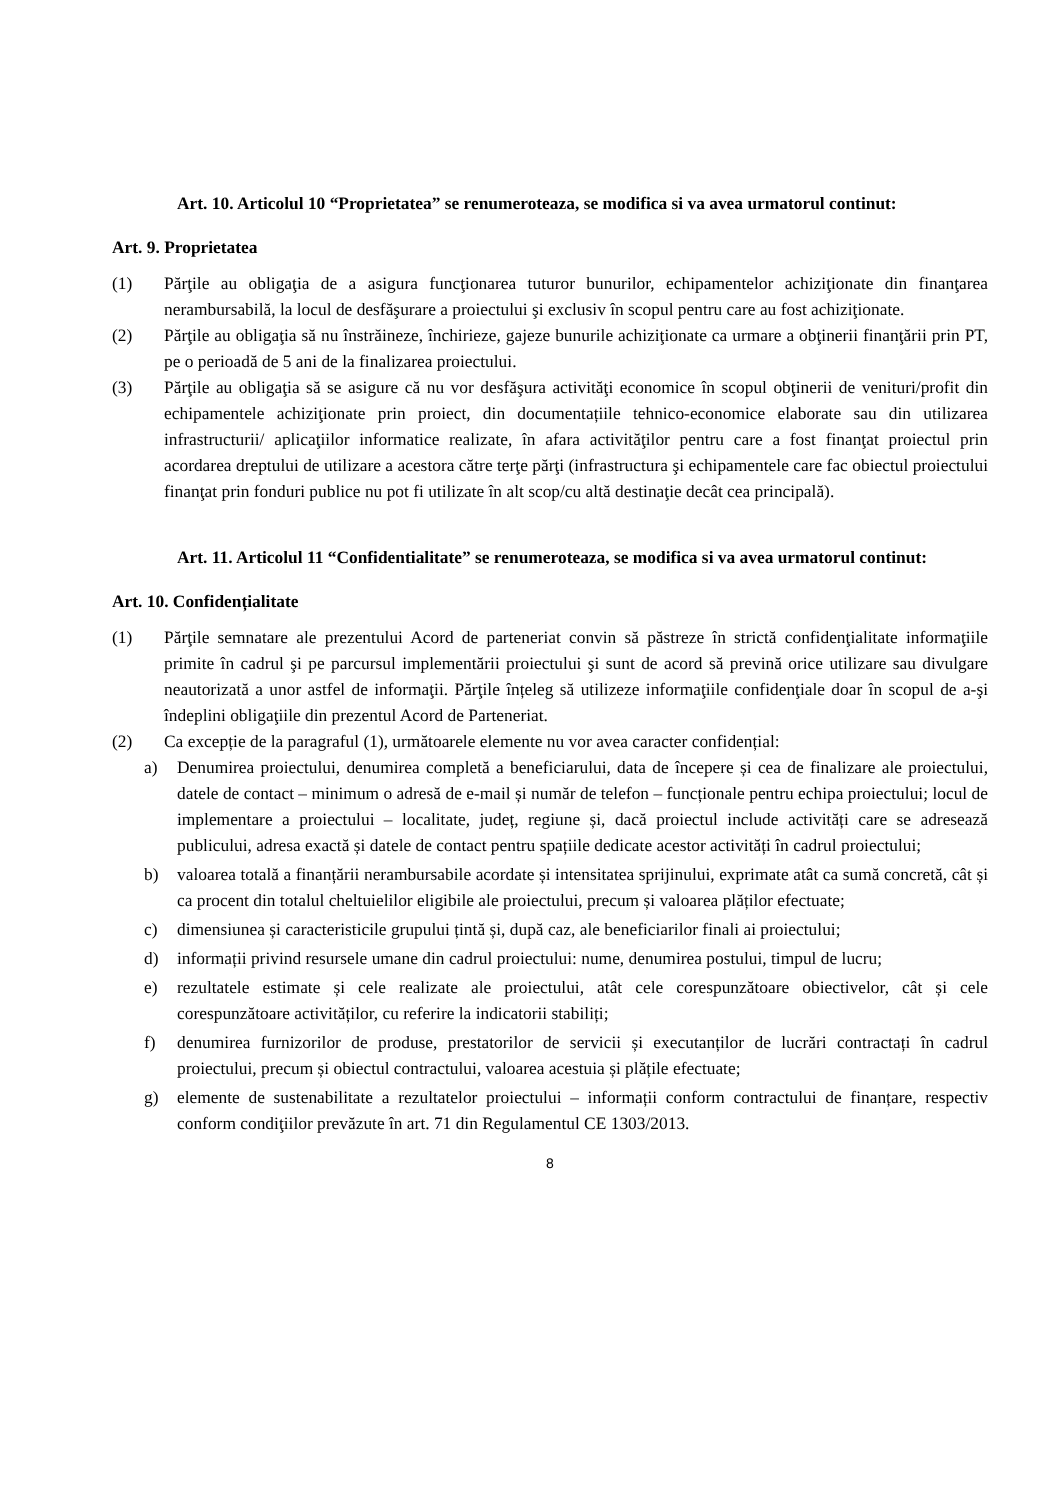Art. 10. Articolul 10 “Proprietatea” se renumeroteaza, se modifica si va avea urmatorul continut:
Art. 9. Proprietatea
(1) Părţile au obligaţia de a asigura funcţionarea tuturor bunurilor, echipamentelor achiziţionate din finanţarea nerambursabilă, la locul de desfăşurare a proiectului şi exclusiv în scopul pentru care au fost achiziţionate.
(2) Părţile au obligaţia să nu înstrăineze, închirieze, gajeze bunurile achiziţionate ca urmare a obţinerii finanţării prin PT, pe o perioadă de 5 ani de la finalizarea proiectului.
(3) Părţile au obligaţia să se asigure că nu vor desfăşura activităţi economice în scopul obţinerii de venituri/profit din echipamentele achiziţionate prin proiect, din documentațiile tehnico-economice elaborate sau din utilizarea infrastructurii/ aplicaţiilor informatice realizate, în afara activităţilor pentru care a fost finanţat proiectul prin acordarea dreptului de utilizare a acestora către terţe părţi (infrastructura şi echipamentele care fac obiectul proiectului finanţat prin fonduri publice nu pot fi utilizate în alt scop/cu altă destinaţie decât cea principală).
Art. 11. Articolul 11 “Confidentialitate” se renumeroteaza, se modifica si va avea urmatorul continut:
Art. 10. Confidențialitate
(1) Părţile semnatare ale prezentului Acord de parteneriat convin să păstreze în strictă confidenţialitate informaţiile primite în cadrul şi pe parcursul implementării proiectului şi sunt de acord să prevină orice utilizare sau divulgare neautorizată a unor astfel de informaţii. Părţile înțeleg să utilizeze informaţiile confidenţiale doar în scopul de a-şi îndeplini obligaţiile din prezentul Acord de Parteneriat.
(2) Ca excepție de la paragraful (1), următoarele elemente nu vor avea caracter confidențial:
a) Denumirea proiectului, denumirea completă a beneficiarului, data de începere și cea de finalizare ale proiectului, datele de contact – minimum o adresă de e-mail și număr de telefon – funcționale pentru echipa proiectului; locul de implementare a proiectului – localitate, județ, regiune și, dacă proiectul include activități care se adresează publicului, adresa exactă și datele de contact pentru spațiile dedicate acestor activități în cadrul proiectului;
b) valoarea totală a finanțării nerambursabile acordate și intensitatea sprijinului, exprimate atât ca sumă concretă, cât și ca procent din totalul cheltuielilor eligibile ale proiectului, precum și valoarea plăților efectuate;
c) dimensiunea și caracteristicile grupului țintă și, după caz, ale beneficiarilor finali ai proiectului;
d) informații privind resursele umane din cadrul proiectului: nume, denumirea postului, timpul de lucru;
e) rezultatele estimate și cele realizate ale proiectului, atât cele corespunzătoare obiectivelor, cât și cele corespunzătoare activităților, cu referire la indicatorii stabiliți;
f) denumirea furnizorilor de produse, prestatorilor de servicii și executanților de lucrări contractați în cadrul proiectului, precum și obiectul contractului, valoarea acestuia și plățile efectuate;
g) elemente de sustenabilitate a rezultatelor proiectului – informații conform contractului de finanțare, respectiv conform condiţiilor prevăzute în art. 71 din Regulamentul CE 1303/2013.
8